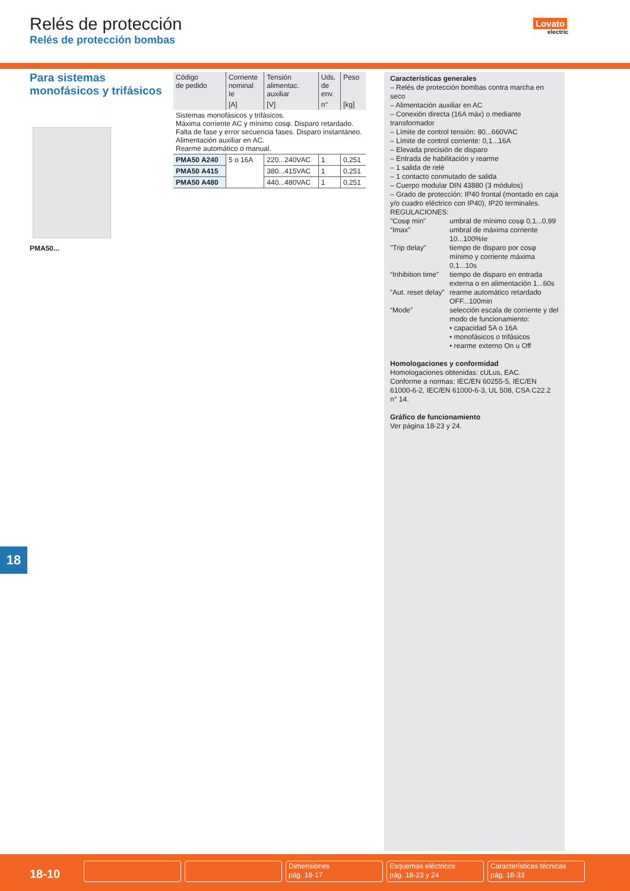Relés de protección
Relés de protección bombas
Lovato
electric
Para sistemas monofásicos y trifásicos
PMA50...
| Código de pedido | Corriente nominal Ie | Tensión alimentac. auxiliar | Uds. de env. | Peso |
| --- | --- | --- | --- | --- |
| | [A] | [V] | n° | [kg] |
| Sistemas monofásicos y trifásicos. Máxima corriente AC y mínimo cosφ. Disparo retardado. Falta de fase y error secuencia fases. Disparo instantáneo. Alimentación auxiliar en AC. Rearme automático o manual. | | | | |
| PMA50 A240 | 5 o 16A | 220...240VAC | 1 | 0,251 |
| PMA50 A415 | | 380...415VAC | 1 | 0,251 |
| PMA50 A480 | | 440...480VAC | 1 | 0,251 |
Características generales
– Relés de protección bombas contra marcha en seco
– Alimentación auxiliar en AC
– Conexión directa (16A máx) o mediante transformador
– Límite de control tensión: 80...660VAC
– Límite de control corriente: 0,1...16A
– Elevada precisión de disparo
– Entrada de habilitación y rearme
– 1 salida de relé
– 1 contacto conmutado de salida
– Cuerpo modular DIN 43880 (3 módulos)
– Grado de protección: IP40 frontal (montado en caja y/o cuadro eléctrico con IP40), IP20 terminales.
REGULACIONES:
"Cosφ min" umbral de mínimo cosφ 0,1...0,99 “Imax” umbral de máxima corriente 10...100%Ie "Trip delay" tiempo de disparo por cosφ mínimo y corriente máxima 0,1...10s “Inhibition time” tiempo de disparo en entrada externa o en alimentación 1...60s “Aut. reset delay” rearme automático retardado OFF...100min “Mode” selección escala de corriente y del modo de funcionamiento:
• capacidad 5A o 16A
• monofásicos o trifásicos
• rearme externo On u Off
Homologaciones y conformidad
Homologaciones obtenidas: cULus, EAC.
Conforme a normas: IEC/EN 60255-5, IEC/EN 61000-6-2, IEC/EN 61000-6-3, UL 508, CSA C22.2 n° 14.
Gráfico de funcionamiento
Ver página 18-23 y 24.
18
18-10
Dimensiones
pág. 18-17
Esquemas eléctricos
pág. 18-23 y 24
Características técnicas
pág. 18-33